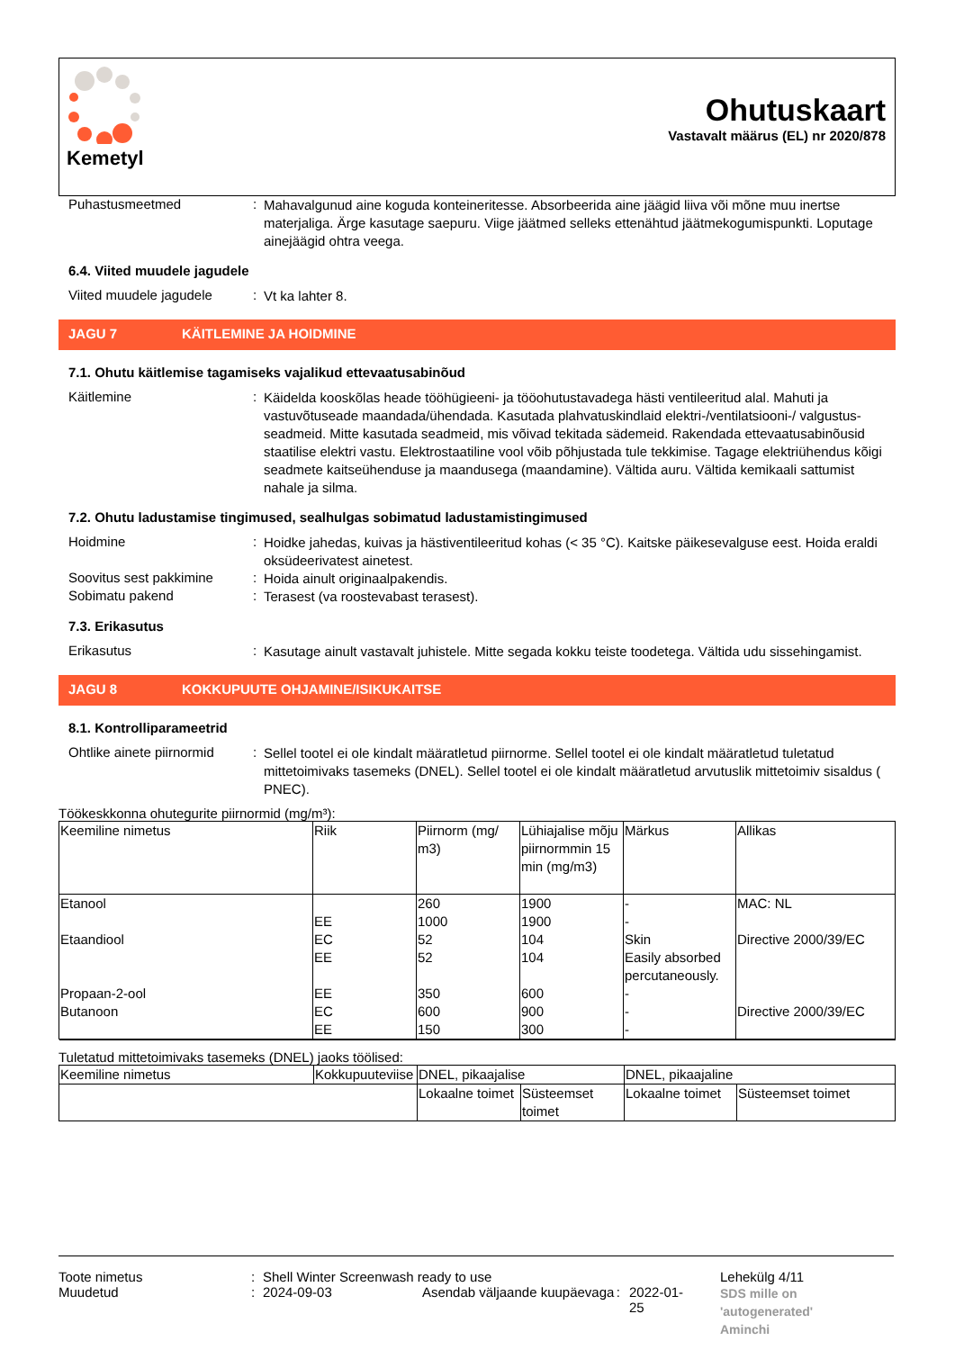Kemetyl
Ohutuskaart
Vastavalt määrus (EL) nr 2020/878
Puhastusmeetmed :
Mahavalgunud aine koguda konteineritesse. Absorbeerida aine jäägid liiva või mõne muu inertse materjaliga. Ärge kasutage saepuru. Viige jäätmed selleks ettenähtud jäätmekogumispunkti. Loputage ainejäägid ohtra veega.
6.4. Viited muudele jagudele
Viited muudele jagudele
:
Vt ka lahter 8.
JAGU 7 KÄITLEMINE JA HOIDMINE
7.1. Ohutu käitlemise tagamiseks vajalikud ettevaatusabinõud
Käitlemine :
Käidelda kooskõlas heade tööhügieeni- ja tööohutustavadega hästi ventileeritud alal. Mahuti ja vastuvõtuseade maandada/ühendada. Kasutada plahvatuskindlaid elektri-/ventilatsiooni-/ valgustus- seadmeid. Mitte kasutada seadmeid, mis võivad tekitada sädemeid. Rakendada ettevaatusabinõusid staatilise elektri vastu. Elektrostaatiline vool võib põhjustada tule tekkimise. Tagage elektriühendus kõigi seadmete kaitseühenduse ja maandusega (maandamine). Vältida auru. Vältida kemikaali sattumist nahale ja silma.
7.2. Ohutu ladustamise tingimused, sealhulgas sobimatud ladustamistingimused
Hoidmine :
Hoidke jahedas, kuivas ja hästiventileeritud kohas (< 35 °C). Kaitske päikesevalguse eest. Hoida eraldi oksüdeerivatest ainetest.
Soovitus sest pakkimine
:
Hoida ainult originaalpakendis.
Sobimatu pakend :
Terasest (va roostevabast terasest).
7.3. Erikasutus
Erikasutus :
Kasutage ainult vastavalt juhistele. Mitte segada kokku teiste toodetega. Vältida udu sissehingamist.
JAGU 8 KOKKUPUUTE OHJAMINE/ISIKUKAITSE
8.1. Kontrolliparameetrid
Ohtlike ainete piirnormid
:
Sellel tootel ei ole kindalt määratletud piirnorme. Sellel tootel ei ole kindalt määratletud tuletatud mittetoimivaks tasemeks (DNEL). Sellel tootel ei ole kindalt määratletud arvutuslik mittetoimiv sisaldus ( PNEC).
Töökeskkonna ohutegurite piirnormid (mg/m³):
| Keemiline nimetus | Riik | Piirnorm (mg/ m3) | Lühiajalise mõju piirnormmin 15 min (mg/m3) | Märkus | Allikas |
| --- | --- | --- | --- | --- | --- |
| Etanool Etaandiool Propaan-2-ool Butanoon | EE EC EE EE EC EE | 260 1000 52 52 350 600 150 | 1900 1900 104 104 600 900 300 | - - Skin Easily absorbed percutaneously. - - - | MAC: NL Directive 2000/39/EC Directive 2000/39/EC |
Tuletatud mittetoimivaks tasemeks (DNEL) jaoks töölised:
| Keemiline nimetus | Kokkupuuteviise | DNEL, pikaajalise | | DNEL, pikaajaline | |
| --- | --- | --- | --- | --- | --- |
| | | Lokaalne toimet | Süsteemset toimet | Lokaalne toimet | Süsteemset toimet |
Toote nimetus
Muudetud
:
:
Shell Winter Screenwash ready to use
2024-09-03 Asendab väljaande kuupäevaga: 2022-01-25
Lehekülg 4/11
SDS mille on
'autogenerated'
Aminchi